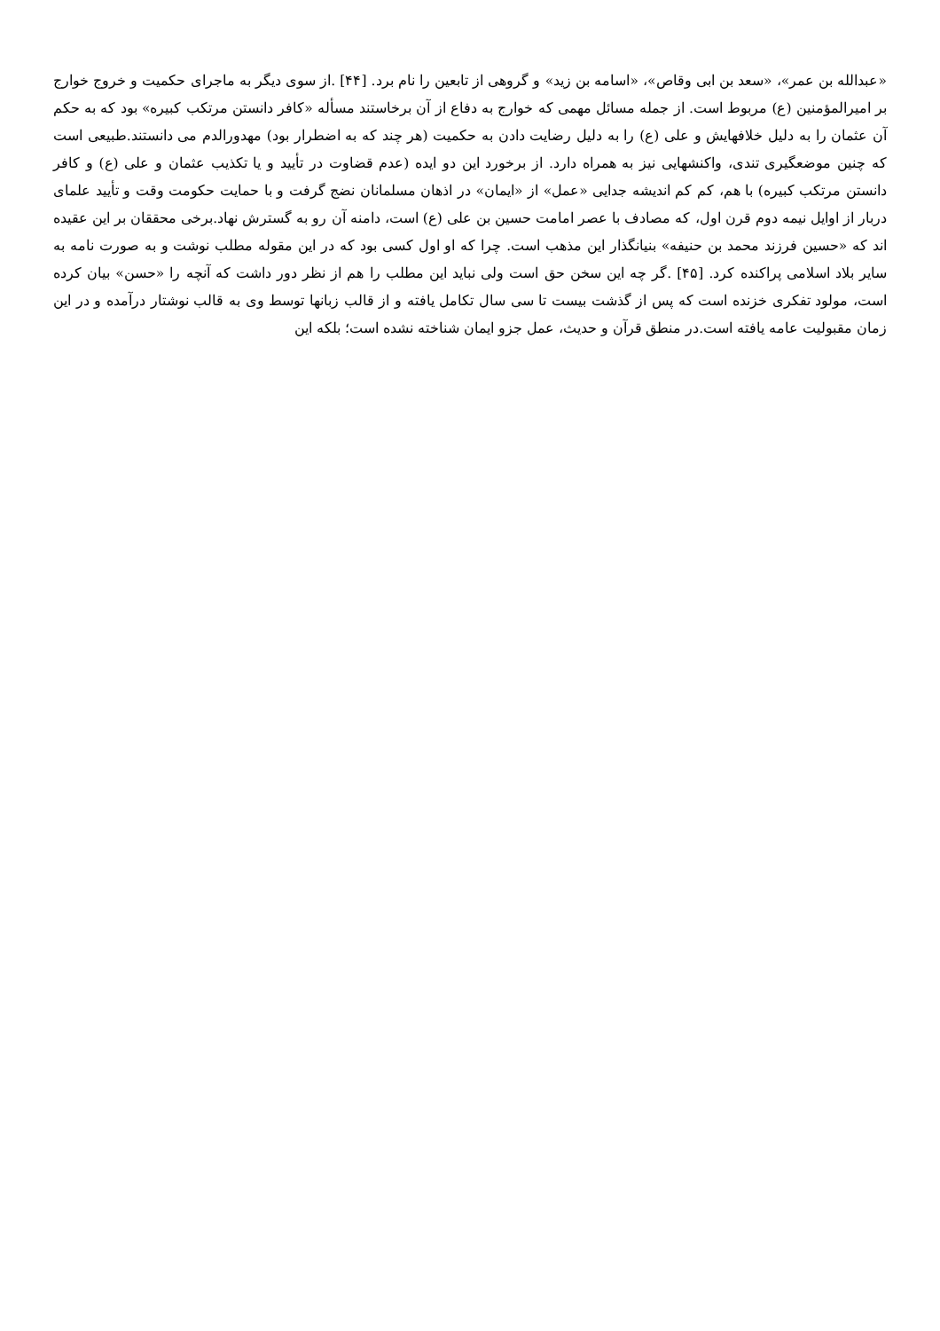«عبدالله بن عمر»، «سعد بن ابی وقاص»، «اسامه بن زید» و گروهی از تابعین را نام برد. [۴۴] .از سوی دیگر به ماجرای حکمیت و خروج خوارج بر امیرالمؤمنین (ع) مربوط است. از جمله مسائل مهمی که خوارج به دفاع از آن برخاستند مسأله «کافر دانستن مرتکب کبیره» بود که به حکم آن عثمان را به دلیل خلافهایش و علی (ع) را به دلیل رضایت دادن به حکمیت (هر چند که به اضطرار بود) مهدورالدم می دانستند.طبیعی است که چنین موضعگیری تندی، واکنشهایی نیز به همراه دارد. از برخورد این دو ایده (عدم قضاوت در تأیید و یا تکذیب عثمان و علی (ع) و کافر دانستن مرتکب کبیره) با هم، کم کم اندیشه جدایی «عمل» از «ایمان» در اذهان مسلمانان نضج گرفت و با حمایت حکومت وقت و تأیید علمای دربار از اوایل نیمه دوم قرن اول، که مصادف با عصر امامت حسین بن علی (ع) است، دامنه آن رو به گسترش نهاد.برخی محققان بر این عقیده اند که «حسین فرزند محمد بن حنیفه» بنیانگذار این مذهب است. چرا که او اول کسی بود که در این مقوله مطلب نوشت و به صورت نامه به سایر بلاد اسلامی پراکنده کرد. [۴۵] .گر چه این سخن حق است ولی نباید این مطلب را هم از نظر دور داشت که آنچه را «حسن» بیان کرده است، مولود تفکری خزنده است که پس از گذشت بیست تا سی سال تکامل یافته و از قالب زبانها توسط وی به قالب نوشتار درآمده و در این زمان مقبولیت عامه یافته است.در منطق قرآن و حدیث، عمل جزو ایمان شناخته نشده است؛ بلکه این